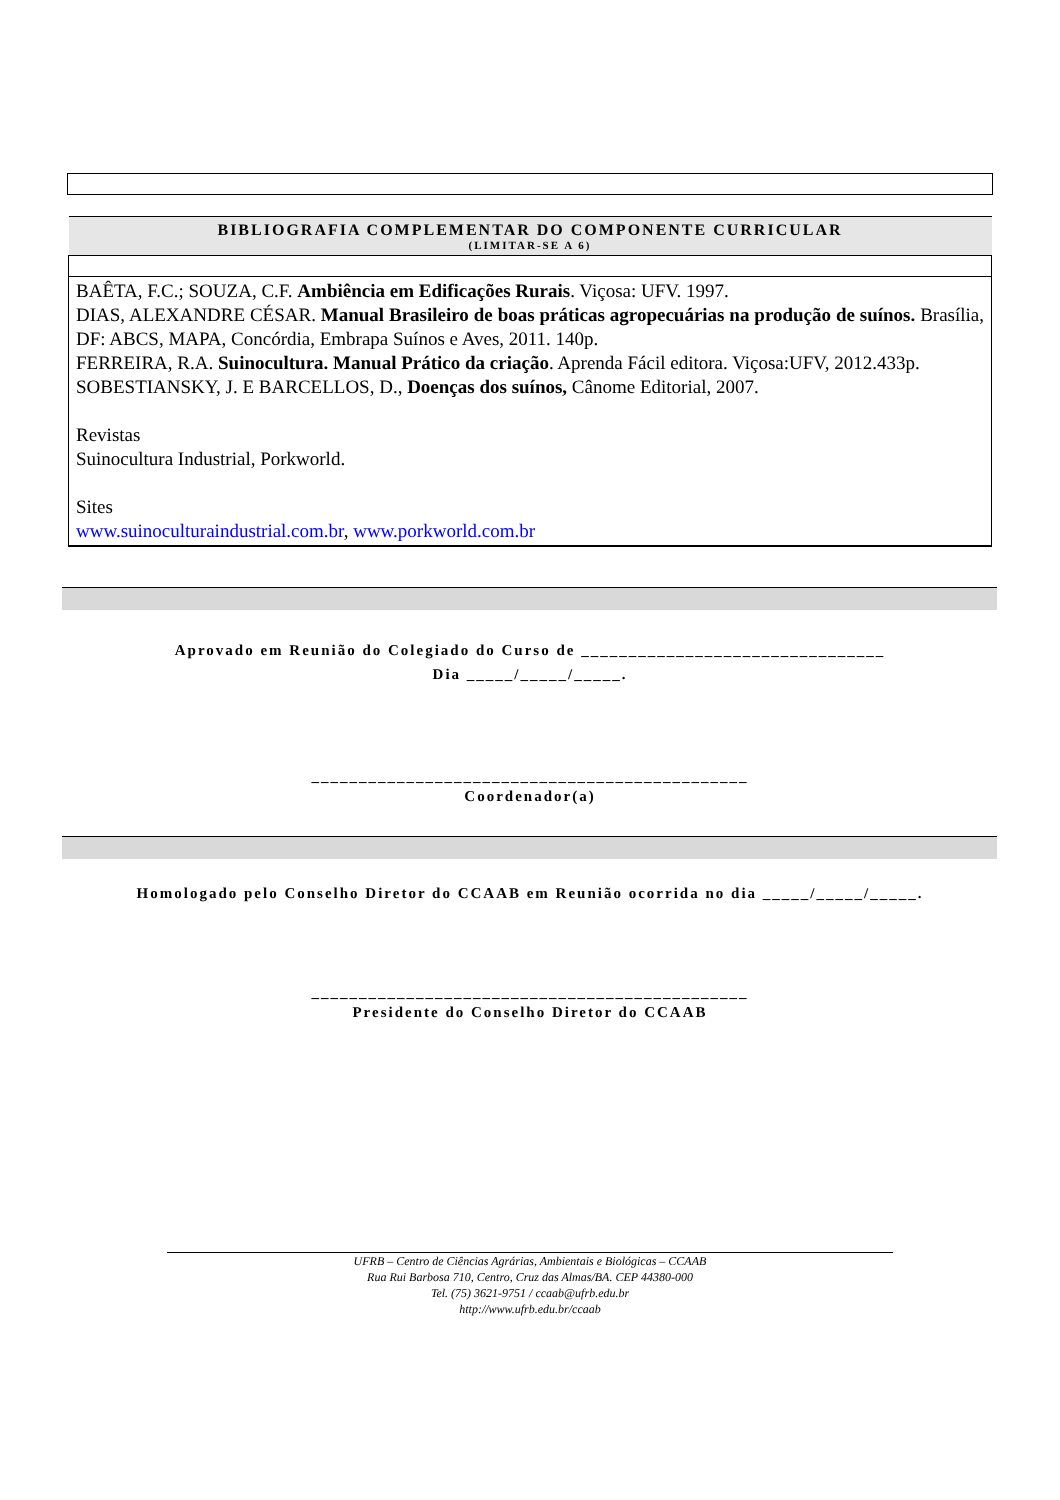| BIBLIOGRAFIA COMPLEMENTAR DO COMPONENTE CURRICULAR (LIMITAR-SE A 6) |
| BAÊTA, F.C.; SOUZA, C.F. Ambiência em Edificações Rurais . Viçosa: UFV. 1997. DIAS, ALEXANDRE CÉSAR. Manual Brasileiro de boas práticas agropecuárias na produção de suínos. Brasília, DF: ABCS, MAPA, Concórdia, Embrapa Suínos e Aves, 2011. 140p. FERREIRA, R.A. Suinocultura. Manual Prático da criação . Aprenda Fácil editora. Viçosa:UFV, 2012.433p. SOBESTIANSKY, J. E BARCELLOS, D., Doenças dos suínos, Cânome Editorial, 2007. Revistas Suinocultura Industrial, Porkworld. Sites www.suinoculturaindustrial.com.br , www.porkworld.com.br |
Aprovado em Reunião do Colegiado do Curso de ________________________________
Dia _____/_____/_____.
______________________________________________
Coordenador(a)
Homologado pelo Conselho Diretor do CCAAB em Reunião ocorrida no dia _____/_____/_____.
______________________________________________
Presidente do Conselho Diretor do CCAAB
UFRB – Centro de Ciências Agrárias, Ambientais e Biológicas – CCAAB
Rua Rui Barbosa 710, Centro, Cruz das Almas/BA. CEP 44380-000
Tel. (75) 3621-9751 / ccaab@ufrb.edu.br
http://www.ufrb.edu.br/ccaab